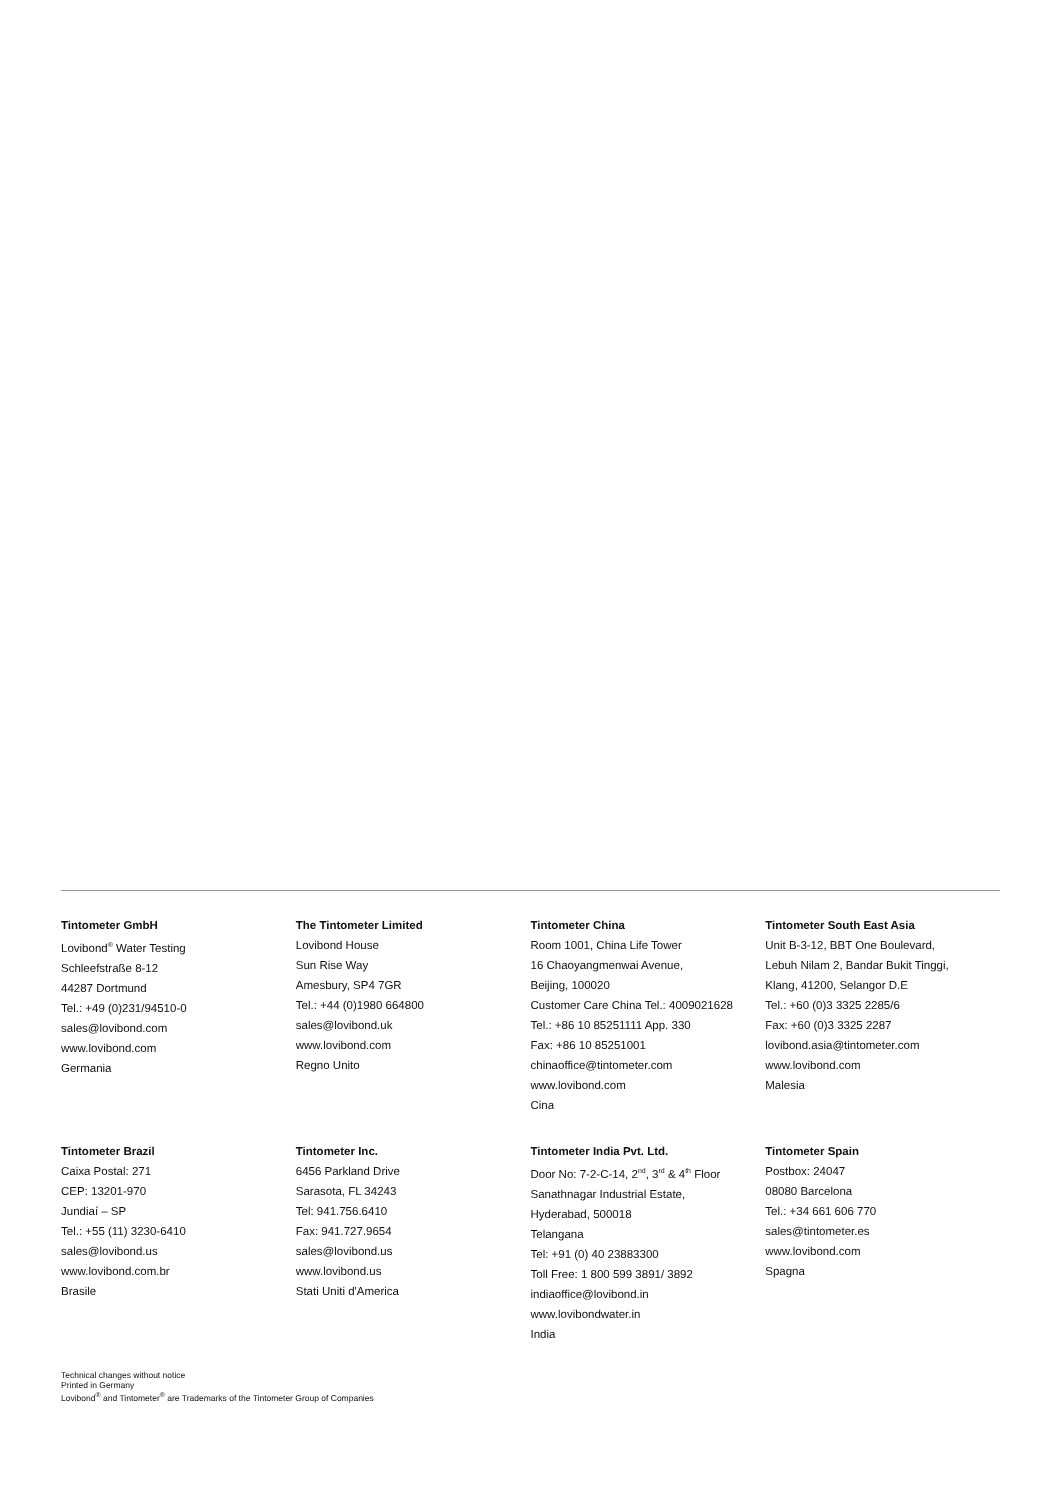Tintometer GmbH
Lovibond<sup>®</sup> Water Testing
Schleefstraße 8-12
44287 Dortmund
Tel.: +49 (0)231/94510-0
sales@lovibond.com
www.lovibond.com
Germania
The Tintometer Limited
Lovibond House
Sun Rise Way
Amesbury, SP4 7GR
Tel.: +44 (0)1980 664800
sales@lovibond.uk
www.lovibond.com
Regno Unito
Tintometer China
Room 1001, China Life Tower
16 Chaoyangmenwai Avenue,
Beijing, 100020
Customer Care China Tel.: 4009021628
Tel.: +86 10 85251111 App. 330
Fax: +86 10 85251001
chinaoffice@tintometer.com
www.lovibond.com
Cina
Tintometer South East Asia
Unit B-3-12, BBT One Boulevard,
Lebuh Nilam 2, Bandar Bukit Tinggi,
Klang, 41200, Selangor D.E
Tel.: +60 (0)3 3325 2285/6
Fax: +60 (0)3 3325 2287
lovibond.asia@tintometer.com
www.lovibond.com
Malesia
Tintometer Brazil
Caixa Postal: 271
CEP: 13201-970
Jundiaí – SP
Tel.: +55 (11) 3230-6410
sales@lovibond.us
www.lovibond.com.br
Brasile
Tintometer Inc.
6456 Parkland Drive
Sarasota, FL 34243
Tel: 941.756.6410
Fax: 941.727.9654
sales@lovibond.us
www.lovibond.us
Stati Uniti d'America
Tintometer India Pvt. Ltd.
Door No: 7-2-C-14, 2<sup>nd</sup>, 3<sup>rd</sup> & 4<sup>th</sup> Floor
Sanathnagar Industrial Estate,
Hyderabad, 500018
Telangana
Tel: +91 (0) 40 23883300
Toll Free: 1 800 599 3891/ 3892
indiaoffice@lovibond.in
www.lovibondwater.in
India
Tintometer Spain
Postbox: 24047
08080 Barcelona
Tel.: +34 661 606 770
sales@tintometer.es
www.lovibond.com
Spagna
Technical changes without notice
Printed in Germany
Lovibond<sup>®</sup> and Tintometer<sup>®</sup> are Trademarks of the Tintometer Group of Companies